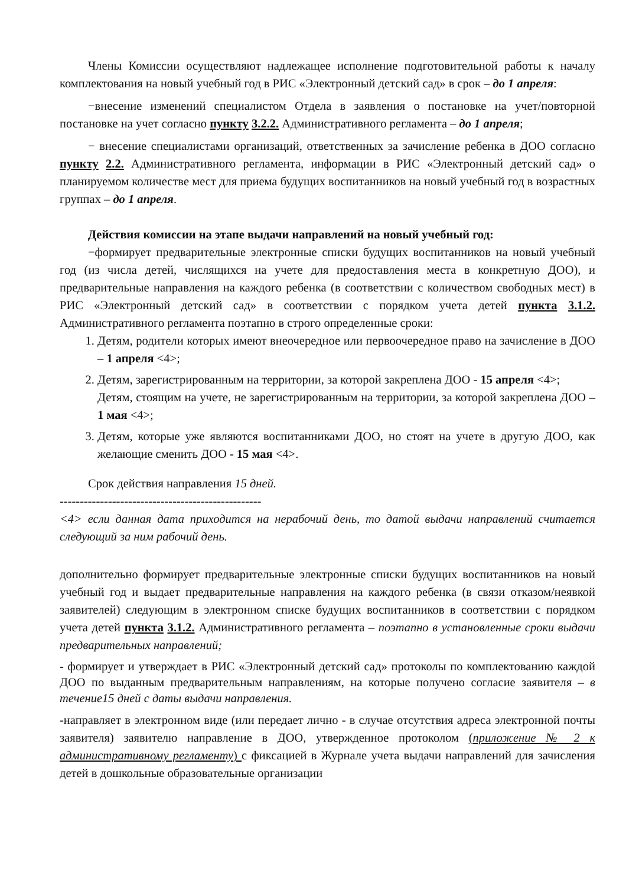Члены Комиссии осуществляют надлежащее исполнение подготовительной работы к началу комплектования на новый учебный год в РИС «Электронный детский сад» в срок – до 1 апреля:
−внесение изменений специалистом Отдела в заявления о постановке на учет/повторной постановке на учет согласно пункту 3.2.2. Административного регламента – до 1 апреля;
− внесение специалистами организаций, ответственных за зачисление ребенка в ДОО согласно пункту 2.2. Административного регламента, информации в РИС «Электронный детский сад» о планируемом количестве мест для приема будущих воспитанников на новый учебный год в возрастных группах – до 1 апреля.
Действия комиссии на этапе выдачи направлений на новый учебный год:
−формирует предварительные электронные списки будущих воспитанников на новый учебный год (из числа детей, числящихся на учете для предоставления места в конкретную ДОО), и предварительные направления на каждого ребенка (в соответствии с количеством свободных мест) в РИС «Электронный детский сад» в соответствии с порядком учета детей пункта 3.1.2. Административного регламента поэтапно в строго определенные сроки:
1. Детям, родители которых имеют внеочередное или первоочередное право на зачисление в ДОО – 1 апреля <4>;
2. Детям, зарегистрированным на территории, за которой закреплена ДОО - 15 апреля <4>;
Детям, стоящим на учете, не зарегистрированным на территории, за которой закреплена ДОО – 1 мая <4>;
3. Детям, которые уже являются воспитанниками ДОО, но стоят на учете в другую ДОО, как желающие сменить ДОО - 15 мая <4>.
Срок действия направления 15 дней.
--------------------------------------------------
<4> если данная дата приходится на нерабочий день, то датой выдачи направлений считается следующий за ним рабочий день.
дополнительно формирует предварительные электронные списки будущих воспитанников на новый учебный год и выдает предварительные направления на каждого ребенка (в связи отказом/неявкой заявителей) следующим в электронном списке будущих воспитанников в соответствии с порядком учета детей пункта 3.1.2. Административного регламента – поэтапно в установленные сроки выдачи предварительных направлений;
- формирует и утверждает в РИС «Электронный детский сад» протоколы по комплектованию каждой ДОО по выданным предварительным направлениям, на которые получено согласие заявителя – в течение15 дней с даты выдачи направления.
-направляет в электронном виде (или передает лично - в случае отсутствия адреса электронной почты заявителя) заявителю направление в ДОО, утвержденное протоколом (приложение № 2 к административному регламенту) с фиксацией в Журнале учета выдачи направлений для зачисления детей в дошкольные образовательные организации